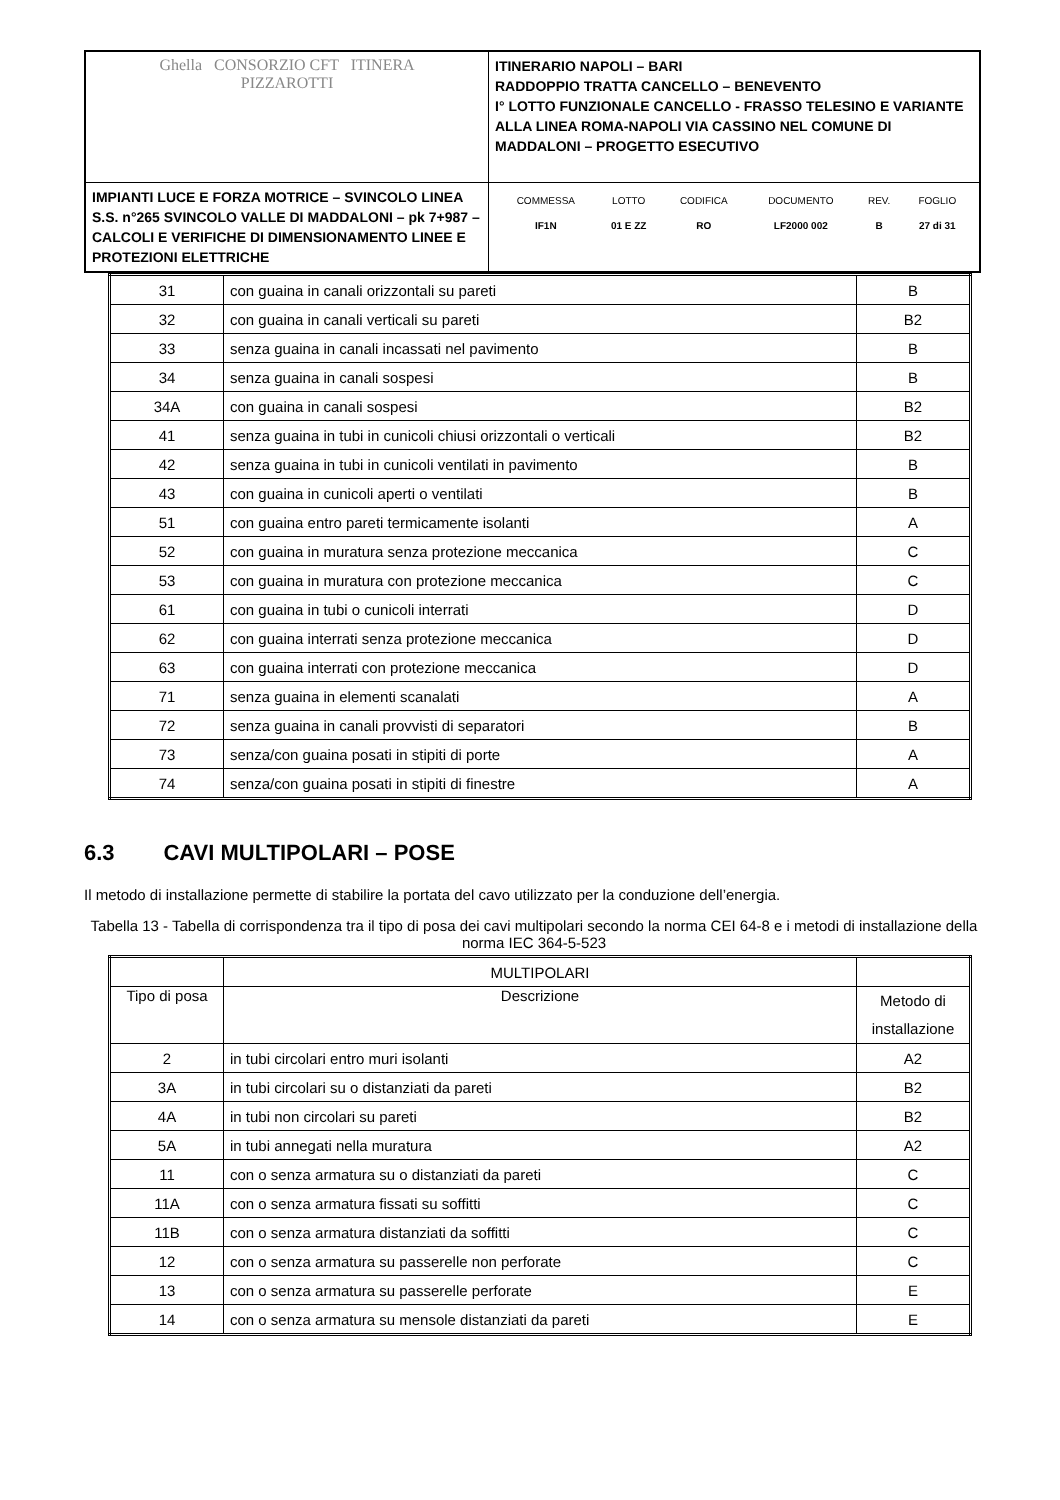| Ghella CONSORZIO CFT ITINERA PIZZAROTTI | ITINERARIO NAPOLI – BARI RADDOPPIO TRATTA CANCELLO – BENEVENTO I° LOTTO FUNZIONALE CANCELLO - FRASSO TELESINO E VARIANTE ALLA LINEA ROMA-NAPOLI VIA CASSINO NEL COMUNE DI MADDALONI – PROGETTO ESECUTIVO |
| IMPIANTI LUCE E FORZA MOTRICE – SVINCOLO LINEA S.S. n°265 SVINCOLO VALLE DI MADDALONI – pk 7+987 –CALCOLI E VERIFICHE DI DIMENSIONAMENTO LINEE E PROTEZIONI ELETTRICHE | / COMMESSA / LOTTO / CODIFICA / DOCUMENTO / REV. / FOGLIO / / IF1N / 01 E ZZ / RO / LF2000 002 / B / 27 di 31 / |
| 31 | con guaina in canali orizzontali su pareti | B |
| 32 | con guaina in canali verticali su pareti | B2 |
| 33 | senza guaina in canali incassati nel pavimento | B |
| 34 | senza guaina in canali sospesi | B |
| 34A | con guaina in canali sospesi | B2 |
| 41 | senza guaina in tubi in cunicoli chiusi orizzontali o verticali | B2 |
| 42 | senza guaina in tubi in cunicoli ventilati in pavimento | B |
| 43 | con guaina in cunicoli aperti o ventilati | B |
| 51 | con guaina entro pareti termicamente isolanti | A |
| 52 | con guaina in muratura senza protezione meccanica | C |
| 53 | con guaina in muratura con protezione meccanica | C |
| 61 | con guaina in tubi o cunicoli interrati | D |
| 62 | con guaina interrati senza protezione meccanica | D |
| 63 | con guaina interrati con protezione meccanica | D |
| 71 | senza guaina in elementi scanalati | A |
| 72 | senza guaina in canali provvisti di separatori | B |
| 73 | senza/con guaina posati in stipiti di porte | A |
| 74 | senza/con guaina posati in stipiti di finestre | A |
6.3 CAVI MULTIPOLARI – POSE
Il metodo di installazione permette di stabilire la portata del cavo utilizzato per la conduzione dell’energia.
Tabella 13 - Tabella di corrispondenza tra il tipo di posa dei cavi multipolari secondo la norma CEI 64-8 e i metodi di installazione della norma IEC 364-5-523
| | MULTIPOLARI | |
| Tipo di posa | Descrizione | Metodo di installazione |
| 2 | in tubi circolari entro muri isolanti | A2 |
| 3A | in tubi circolari su o distanziati da pareti | B2 |
| 4A | in tubi non circolari su pareti | B2 |
| 5A | in tubi annegati nella muratura | A2 |
| 11 | con o senza armatura su o distanziati da pareti | C |
| 11A | con o senza armatura fissati su soffitti | C |
| 11B | con o senza armatura distanziati da soffitti | C |
| 12 | con o senza armatura su passerelle non perforate | C |
| 13 | con o senza armatura su passerelle perforate | E |
| 14 | con o senza armatura su mensole distanziati da pareti | E |